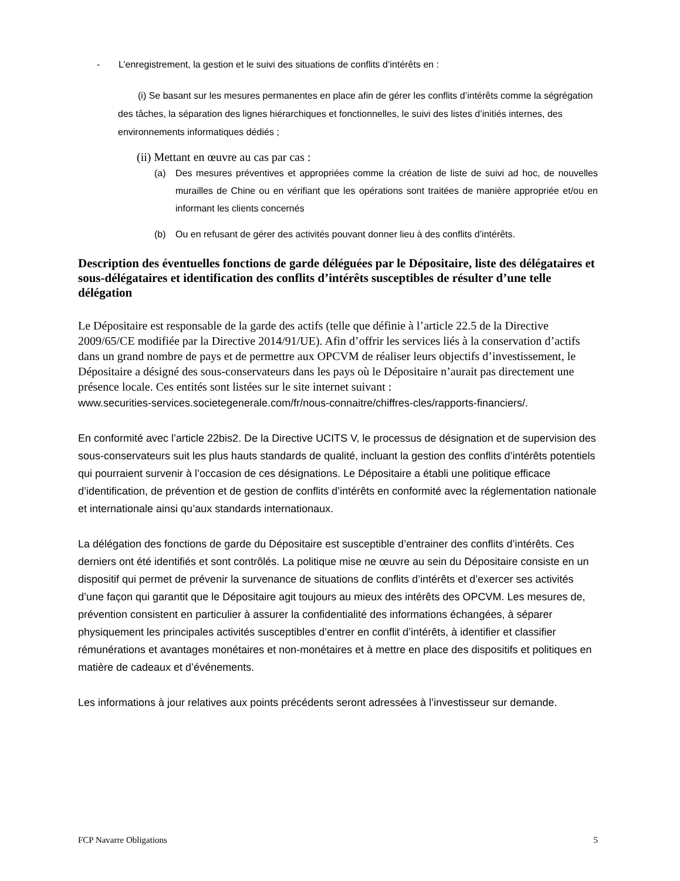- L’enregistrement, la gestion et le suivi des situations de conflits d’intérêts en :
(i) Se basant sur les mesures permanentes en place afin de gérer les conflits d’intérêts comme la ségrégation des tâches, la séparation des lignes hiérarchiques et fonctionnelles, le suivi des listes d’initiés internes, des environnements informatiques dédiés ;
(ii) Mettant en œuvre au cas par cas :
(a) Des mesures préventives et appropriées comme la création de liste de suivi ad hoc, de nouvelles murailles de Chine ou en vérifiant que les opérations sont traitées de manière appropriée et/ou en informant les clients concernés
(b) Ou en refusant de gérer des activités pouvant donner lieu à des conflits d’intérêts.
Description des éventuelles fonctions de garde déléguées par le Dépositaire, liste des délégataires et sous-délégataires et identification des conflits d’intérêts susceptibles de résulter d’une telle délégation
Le Dépositaire est responsable de la garde des actifs (telle que définie à l’article 22.5 de la Directive 2009/65/CE modifiée par la Directive 2014/91/UE). Afin d’offrir les services liés à la conservation d’actifs dans un grand nombre de pays et de permettre aux OPCVM de réaliser leurs objectifs d’investissement, le Dépositaire a désigné des sous-conservateurs dans les pays où le Dépositaire n’aurait pas directement une présence locale. Ces entités sont listées sur le site internet suivant :
www.securities-services.societegenerale.com/fr/nous-connaitre/chiffres-cles/rapports-financiers/.
En conformité avec l’article 22bis2. De la Directive UCITS V, le processus de désignation et de supervision des sous-conservateurs suit les plus hauts standards de qualité, incluant la gestion des conflits d’intérêts potentiels qui pourraient survenir à l’occasion de ces désignations. Le Dépositaire a établi une politique efficace d’identification, de prévention et de gestion de conflits d’intérêts en conformité avec la réglementation nationale et internationale ainsi qu’aux standards internationaux.
La délégation des fonctions de garde du Dépositaire est susceptible d’entrainer des conflits d’intérêts. Ces derniers ont été identifiés et sont contrôlés. La politique mise ne œuvre au sein du Dépositaire consiste en un dispositif qui permet de prévenir la survenance de situations de conflits d’intérêts et d’exercer ses activités d’une façon qui garantit que le Dépositaire agit toujours au mieux des intérêts des OPCVM. Les mesures de, prévention consistent en particulier à assurer la confidentialité des informations échangées, à séparer physiquement les principales activités susceptibles d’entrer en conflit d’intérêts, à identifier et classifier rémunérations et avantages monétaires et non-monétaires et à mettre en place des dispositifs et politiques en matière de cadeaux et d’événements.
Les informations à jour relatives aux points précédents seront adressées à l’investisseur sur demande.
FCP Navarre Obligations 5